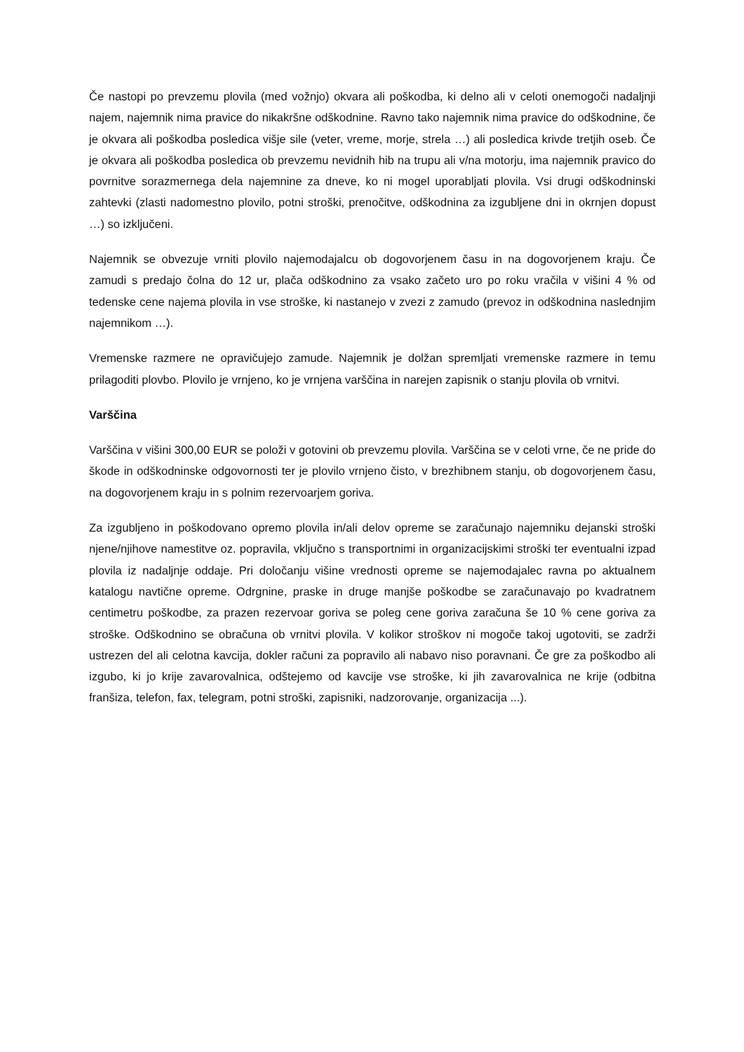Če nastopi po prevzemu plovila (med vožnjo) okvara ali poškodba, ki delno ali v celoti onemogoči nadaljnji najem, najemnik nima pravice do nikakršne odškodnine. Ravno tako najemnik nima pravice do odškodnine, če je okvara ali poškodba posledica višje sile (veter, vreme, morje, strela …) ali posledica krivde tretjih oseb. Če je okvara ali poškodba posledica ob prevzemu nevidnih hib na trupu ali v/na motorju, ima najemnik pravico do povrnitve sorazmernega dela najemnine za dneve, ko ni mogel uporabljati plovila. Vsi drugi odškodninski zahtevki (zlasti nadomestno plovilo, potni stroški, prenočitve, odškodnina za izgubljene dni in okrnjen dopust …) so izključeni.
Najemnik se obvezuje vrniti plovilo najemodajalcu ob dogovorjenem času in na dogovorjenem kraju. Če zamudi s predajo čolna do 12 ur, plača odškodnino za vsako začeto uro po roku vračila v višini 4 % od tedenske cene najema plovila in vse stroške, ki nastanejo v zvezi z zamudo (prevoz in odškodnina naslednjim najemnikom …).
Vremenske razmere ne opravičujejo zamude. Najemnik je dolžan spremljati vremenske razmere in temu prilagoditi plovbo. Plovilo je vrnjeno, ko je vrnjena varščina in narejen zapisnik o stanju plovila ob vrnitvi.
Varščina
Varščina v višini 300,00 EUR se položi v gotovini ob prevzemu plovila. Varščina se v celoti vrne, če ne pride do škode in odškodninske odgovornosti ter je plovilo vrnjeno čisto, v brezhibnem stanju, ob dogovorjenem času, na dogovorjenem kraju in s polnim rezervoarjem goriva.
Za izgubljeno in poškodovano opremo plovila in/ali delov opreme se zaračunajo najemniku dejanski stroški njene/njihove namestitve oz. popravila, vključno s transportnimi in organizacijskimi stroški ter eventualni izpad plovila iz nadaljnje oddaje. Pri določanju višine vrednosti opreme se najemodajalec ravna po aktualnem katalogu navtične opreme. Odrgnine, praske in druge manjše poškodbe se zaračunavajo po kvadratnem centimetru poškodbe, za prazen rezervoar goriva se poleg cene goriva zaračuna še 10 % cene goriva za stroške. Odškodnino se obračuna ob vrnitvi plovila. V kolikor stroškov ni mogoče takoj ugotoviti, se zadrži ustrezen del ali celotna kavcija, dokler računi za popravilo ali nabavo niso poravnani. Če gre za poškodbo ali izgubo, ki jo krije zavarovalnica, odštejemo od kavcije vse stroške, ki jih zavarovalnica ne krije (odbitna franšiza, telefon, fax, telegram, potni stroški, zapisniki, nadzorovanje, organizacija ...).